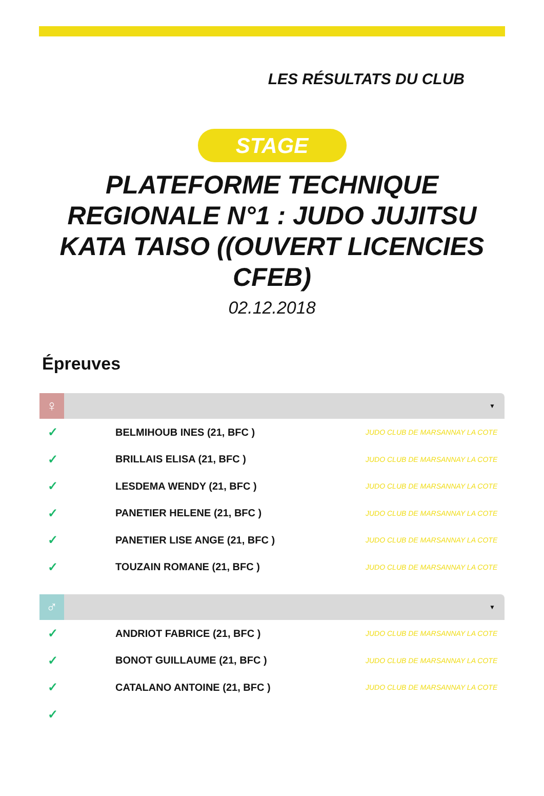LES RÉSULTATS DU CLUB
STAGE
PLATEFORME TECHNIQUE REGIONALE N°1 : JUDO JUJITSU KATA TAISO ((OUVERT LICENCIES CFEB)
02.12.2018
Épreuves
♀
▼
| ✓ | BELMIHOUB INES (21, BFC ) | JUDO CLUB DE MARSANNAY LA COTE |
| ✓ | BRILLAIS ELISA (21, BFC ) | JUDO CLUB DE MARSANNAY LA COTE |
| ✓ | LESDEMA WENDY (21, BFC ) | JUDO CLUB DE MARSANNAY LA COTE |
| ✓ | PANETIER HELENE (21, BFC ) | JUDO CLUB DE MARSANNAY LA COTE |
| ✓ | PANETIER LISE ANGE (21, BFC ) | JUDO CLUB DE MARSANNAY LA COTE |
| ✓ | TOUZAIN ROMANE (21, BFC ) | JUDO CLUB DE MARSANNAY LA COTE |
♂
▼
| ✓ | ANDRIOT FABRICE (21, BFC ) | JUDO CLUB DE MARSANNAY LA COTE |
| ✓ | BONOT GUILLAUME (21, BFC ) | JUDO CLUB DE MARSANNAY LA COTE |
| ✓ | CATALANO ANTOINE (21, BFC ) | JUDO CLUB DE MARSANNAY LA COTE |
| ✓ | | |